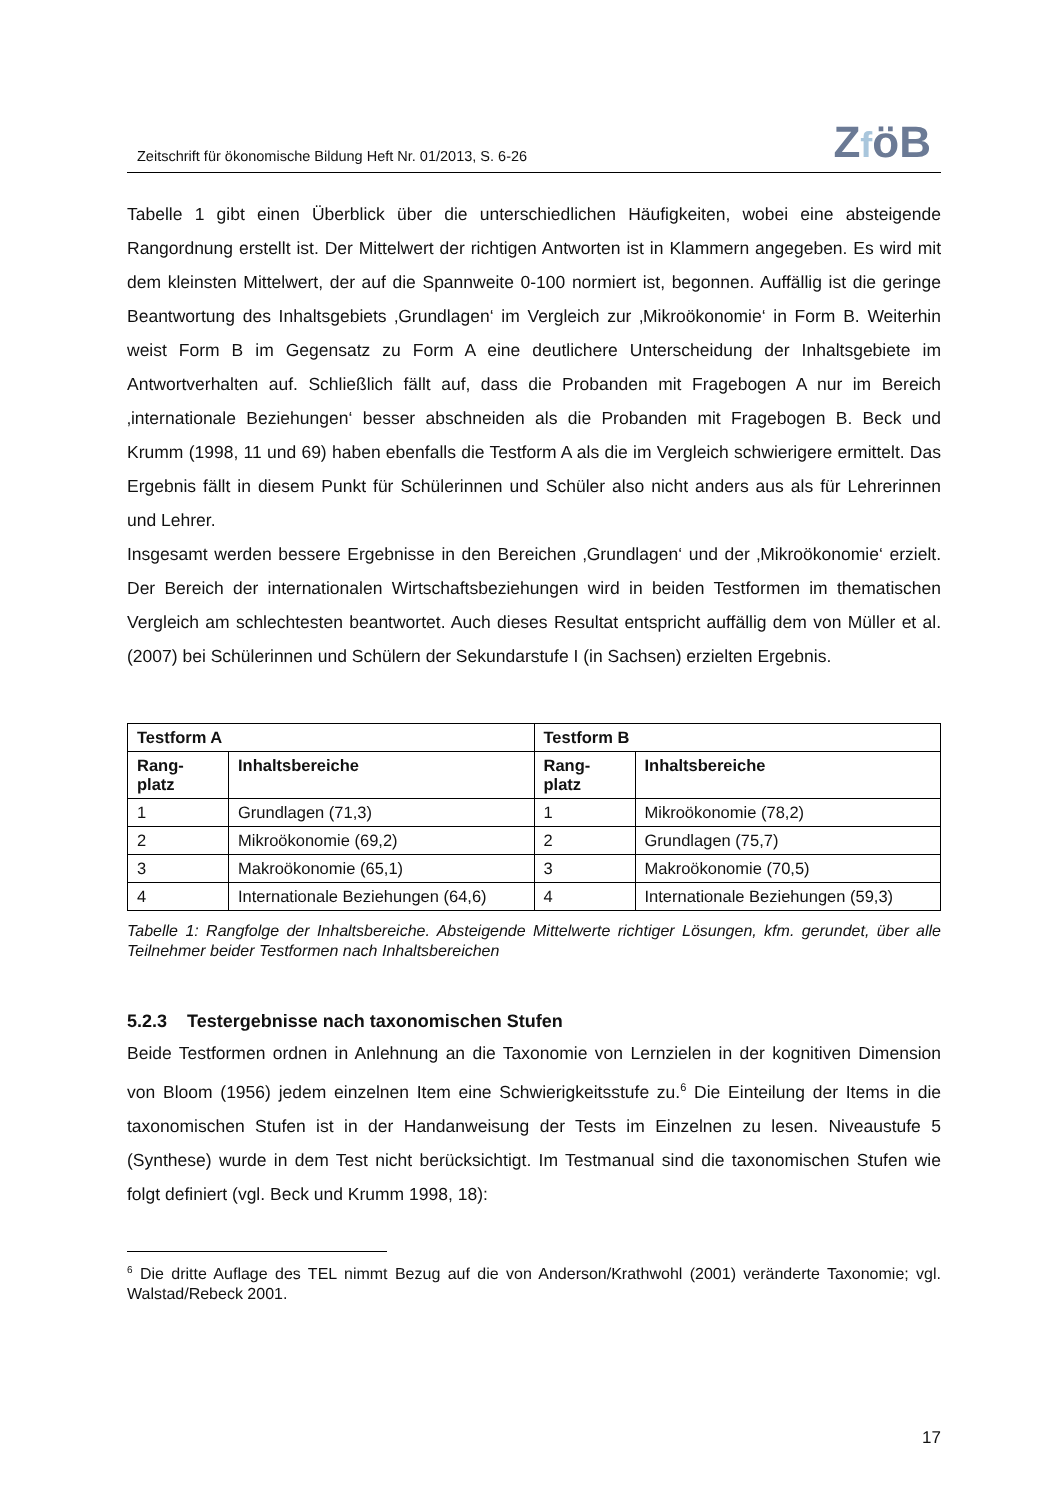Zeitschrift für ökonomische Bildung Heft Nr. 01/2013, S. 6-26
ZföB
Tabelle 1 gibt einen Überblick über die unterschiedlichen Häufigkeiten, wobei eine absteigende Rangordnung erstellt ist. Der Mittelwert der richtigen Antworten ist in Klammern angegeben. Es wird mit dem kleinsten Mittelwert, der auf die Spannweite 0-100 normiert ist, begonnen. Auffällig ist die geringe Beantwortung des Inhaltsgebiets ‚Grundlagen‘ im Vergleich zur ‚Mikroökonomie‘ in Form B. Weiterhin weist Form B im Gegensatz zu Form A eine deutlichere Unterscheidung der Inhaltsgebiete im Antwortverhalten auf. Schließlich fällt auf, dass die Probanden mit Fragebogen A nur im Bereich ‚internationale Beziehungen‘ besser abschneiden als die Probanden mit Fragebogen B. Beck und Krumm (1998, 11 und 69) haben ebenfalls die Testform A als die im Vergleich schwierigere ermittelt. Das Ergebnis fällt in diesem Punkt für Schülerinnen und Schüler also nicht anders aus als für Lehrerinnen und Lehrer.
Insgesamt werden bessere Ergebnisse in den Bereichen ‚Grundlagen‘ und der ‚Mikroökonomie‘ erzielt. Der Bereich der internationalen Wirtschaftsbeziehungen wird in beiden Testformen im thematischen Vergleich am schlechtesten beantwortet. Auch dieses Resultat entspricht auffällig dem von Müller et al. (2007) bei Schülerinnen und Schülern der Sekundarstufe I (in Sachsen) erzielten Ergebnis.
| Testform A | | Testform B | |
| --- | --- | --- | --- |
| Rang- platz | Inhaltsbereiche | Rang- platz | Inhaltsbereiche |
| 1 | Grundlagen (71,3) | 1 | Mikroökonomie (78,2) |
| 2 | Mikroökonomie (69,2) | 2 | Grundlagen (75,7) |
| 3 | Makroökonomie (65,1) | 3 | Makroökonomie (70,5) |
| 4 | Internationale Beziehungen (64,6) | 4 | Internationale Beziehungen (59,3) |
Tabelle 1: Rangfolge der Inhaltsbereiche. Absteigende Mittelwerte richtiger Lösungen, kfm. gerundet, über alle Teilnehmer beider Testformen nach Inhaltsbereichen
5.2.3 Testergebnisse nach taxonomischen Stufen
Beide Testformen ordnen in Anlehnung an die Taxonomie von Lernzielen in der kognitiven Dimension von Bloom (1956) jedem einzelnen Item eine Schwierigkeitsstufe zu.<sup>6</sup> Die Einteilung der Items in die taxonomischen Stufen ist in der Handanweisung der Tests im Einzelnen zu lesen. Niveaustufe 5 (Synthese) wurde in dem Test nicht berücksichtigt. Im Testmanual sind die taxonomischen Stufen wie folgt definiert (vgl. Beck und Krumm 1998, 18):
<sup>6</sup> Die dritte Auflage des TEL nimmt Bezug auf die von Anderson/Krathwohl (2001) veränderte Taxonomie; vgl. Walstad/Rebeck 2001.
17